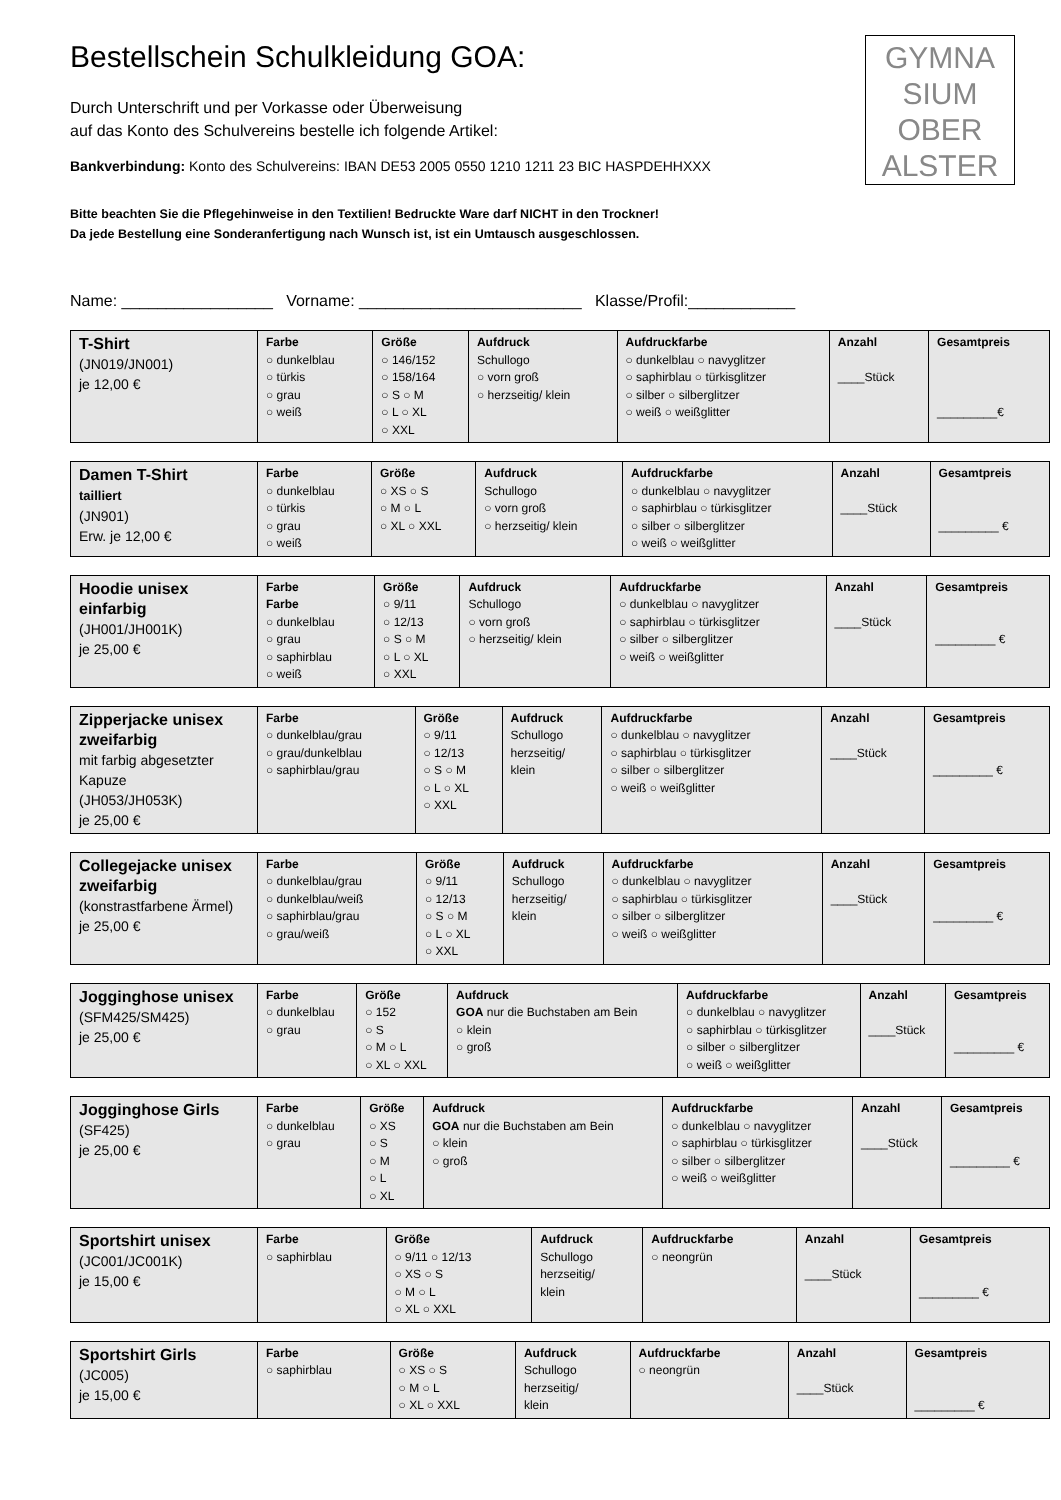GYMNA
SIUM
OBER
ALSTER
Bestellschein Schulkleidung GOA:
Durch Unterschrift und per Vorkasse oder Überweisung
auf das Konto des Schulvereins bestelle ich folgende Artikel:
Bankverbindung: Konto des Schulvereins: IBAN DE53 2005 0550 1210 1211 23 BIC HASPDEHHXXX
Bitte beachten Sie die Pflegehinweise in den Textilien! Bedruckte Ware darf NICHT in den Trockner!
Da jede Bestellung eine Sonderanfertigung nach Wunsch ist, ist ein Umtausch ausgeschlossen.
Name: _________________ Vorname: _________________________ Klasse/Profil:____________
| T-Shirt (JN019/JN001) je 12,00 € | Farbe ○ dunkelblau ○ türkis ○ grau ○ weiß | Größe ○ 146/152 ○ 158/164 ○ S ○ M ○ L ○ XL ○ XXL | Aufdruck Schullogo ○ vorn groß ○ herzseitig/ klein | Aufdruckfarbe ○ dunkelblau ○ navyglitzer ○ saphirblau ○ türkisglitzer ○ silber ○ silberglitzer ○ weiß ○ weißglitter | Anzahl ____Stück | Gesamtpreis _________€ |
| Damen T-Shirt tailliert (JN901) Erw. je 12,00 € | Farbe ○ dunkelblau ○ türkis ○ grau ○ weiß | Größe ○ XS ○ S ○ M ○ L ○ XL ○ XXL | Aufdruck Schullogo ○ vorn groß ○ herzseitig/ klein | Aufdruckfarbe ○ dunkelblau ○ navyglitzer ○ saphirblau ○ türkisglitzer ○ silber ○ silberglitzer ○ weiß ○ weißglitter | Anzahl ____Stück | Gesamtpreis _________ € |
| Hoodie unisex einfarbig (JH001/JH001K) je 25,00 € | Farbe Farbe ○ dunkelblau ○ grau ○ saphirblau ○ weiß | Größe ○ 9/11 ○ 12/13 ○ S ○ M ○ L ○ XL ○ XXL | Aufdruck Schullogo ○ vorn groß ○ herzseitig/ klein | Aufdruckfarbe ○ dunkelblau ○ navyglitzer ○ saphirblau ○ türkisglitzer ○ silber ○ silberglitzer ○ weiß ○ weißglitter | Anzahl ____Stück | Gesamtpreis _________ € |
| Zipperjacke unisex zweifarbig mit farbig abgesetzter Kapuze (JH053/JH053K) je 25,00 € | Farbe ○ dunkelblau/grau ○ grau/dunkelblau ○ saphirblau/grau | Größe ○ 9/11 ○ 12/13 ○ S ○ M ○ L ○ XL ○ XXL | Aufdruck Schullogo herzseitig/ klein | Aufdruckfarbe ○ dunkelblau ○ navyglitzer ○ saphirblau ○ türkisglitzer ○ silber ○ silberglitzer ○ weiß ○ weißglitter | Anzahl ____Stück | Gesamtpreis _________ € |
| Collegejacke unisex zweifarbig (konstrastfarbene Ärmel) je 25,00 € | Farbe ○ dunkelblau/grau ○ dunkelblau/weiß ○ saphirblau/grau ○ grau/weiß | Größe ○ 9/11 ○ 12/13 ○ S ○ M ○ L ○ XL ○ XXL | Aufdruck Schullogo herzseitig/ klein | Aufdruckfarbe ○ dunkelblau ○ navyglitzer ○ saphirblau ○ türkisglitzer ○ silber ○ silberglitzer ○ weiß ○ weißglitter | Anzahl ____Stück | Gesamtpreis _________ € |
| Jogginghose unisex (SFM425/SM425) je 25,00 € | Farbe ○ dunkelblau ○ grau | Größe ○ 152 ○ S ○ M ○ L ○ XL ○ XXL | Aufdruck GOA nur die Buchstaben am Bein ○ klein ○ groß | Aufdruckfarbe ○ dunkelblau ○ navyglitzer ○ saphirblau ○ türkisglitzer ○ silber ○ silberglitzer ○ weiß ○ weißglitter | Anzahl ____Stück | Gesamtpreis _________ € |
| Jogginghose Girls (SF425) je 25,00 € | Farbe ○ dunkelblau ○ grau | Größe ○ XS ○ S ○ M ○ L ○ XL | Aufdruck GOA nur die Buchstaben am Bein ○ klein ○ groß | Aufdruckfarbe ○ dunkelblau ○ navyglitzer ○ saphirblau ○ türkisglitzer ○ silber ○ silberglitzer ○ weiß ○ weißglitter | Anzahl ____Stück | Gesamtpreis _________ € |
| Sportshirt unisex (JC001/JC001K) je 15,00 € | Farbe ○ saphirblau | Größe ○ 9/11 ○ 12/13 ○ XS ○ S ○ M ○ L ○ XL ○ XXL | Aufdruck Schullogo herzseitig/ klein | Aufdruckfarbe ○ neongrün | Anzahl ____Stück | Gesamtpreis _________ € |
| Sportshirt Girls (JC005) je 15,00 € | Farbe ○ saphirblau | Größe ○ XS ○ S ○ M ○ L ○ XL ○ XXL | Aufdruck Schullogo herzseitig/ klein | Aufdruckfarbe ○ neongrün | Anzahl ____Stück | Gesamtpreis _________ € |